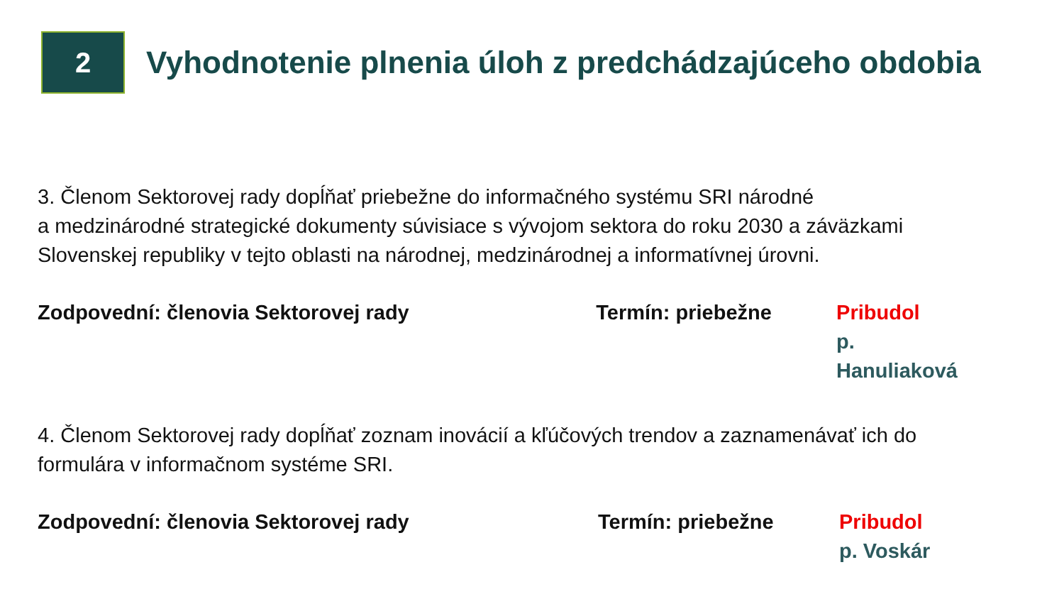2
Vyhodnotenie plnenia úloh z predchádzajúceho obdobia
3. Členom Sektorovej rady dopĺňať priebežne do informačného systému SRI národné
a medzinárodné strategické dokumenty súvisiace s vývojom sektora do roku 2030 a záväzkami Slovenskej republiky v tejto oblasti na národnej, medzinárodnej a informatívnej úrovni.
Zodpovední: členovia Sektorovej rady Termín: priebežne Pribudol
p. Hanuliaková
4. Členom Sektorovej rady dopĺňať zoznam inovácií a kľúčových trendov a zaznamenávať ich do formulára v informačnom systéme SRI.
Zodpovední: členovia Sektorovej rady Termín: priebežne Pribudol
p. Voskár